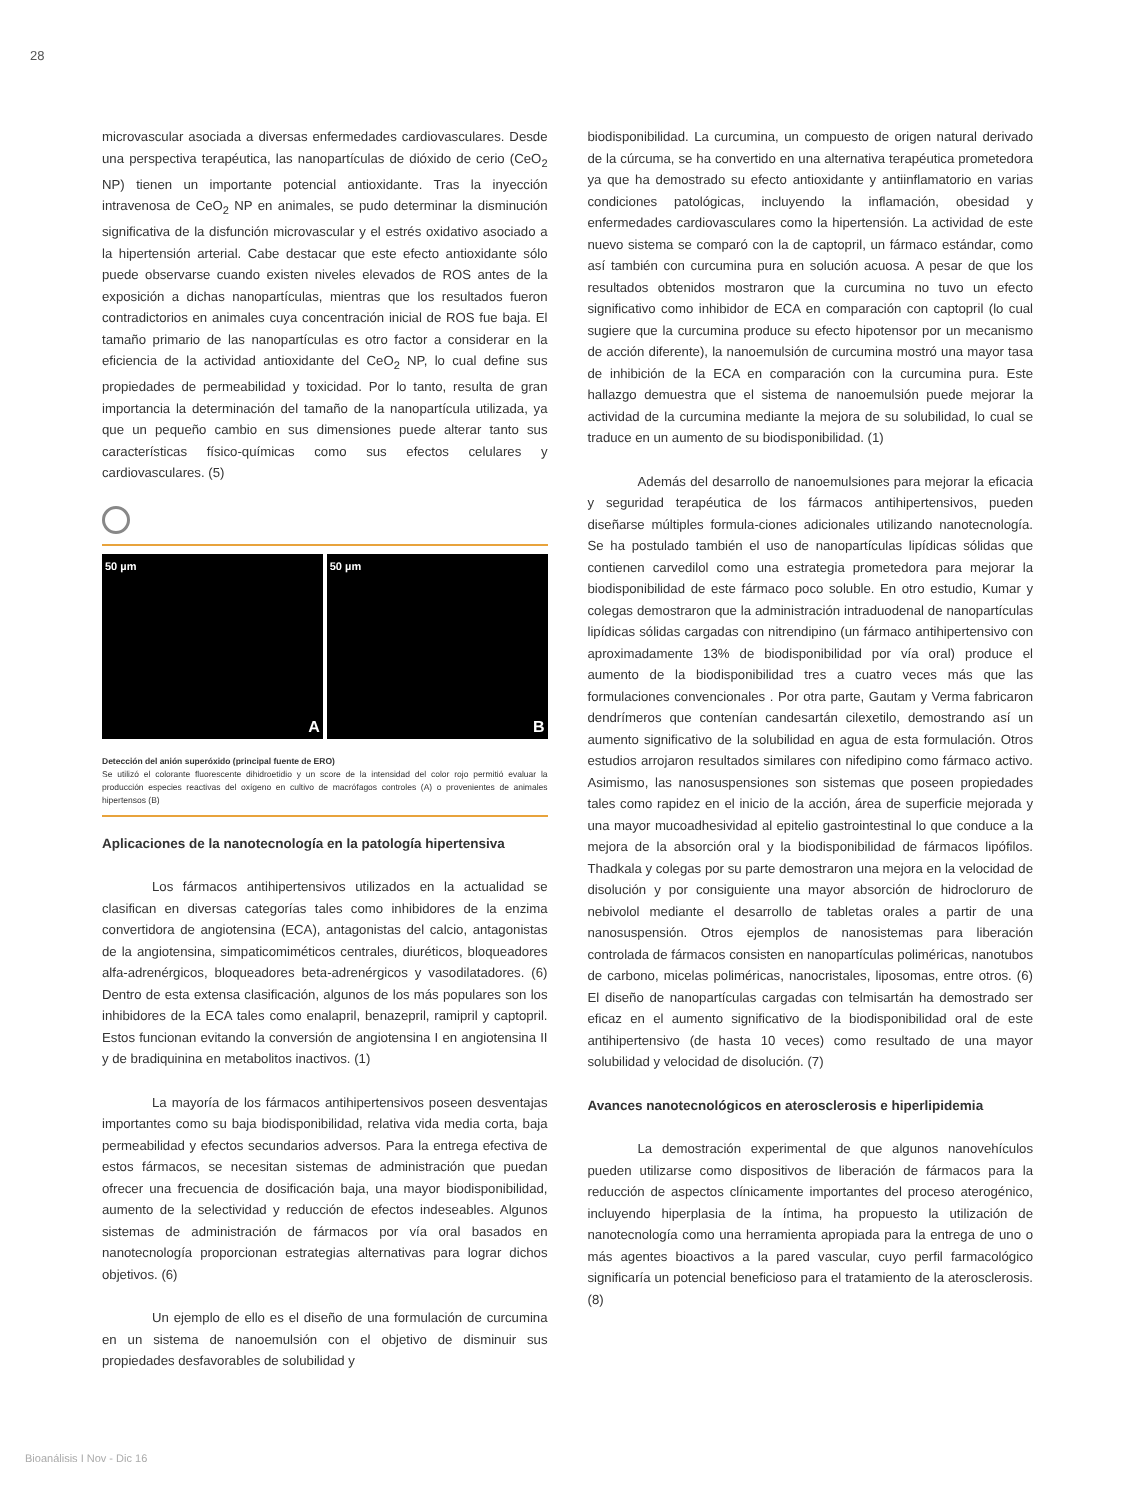28
microvascular asociada a diversas enfermedades cardiovasculares. Desde una perspectiva terapéutica, las nanopartículas de dióxido de cerio (CeO<sub>2</sub> NP) tienen un importante potencial antioxidante. Tras la inyección intravenosa de CeO<sub>2</sub> NP en animales, se pudo determinar la disminución significativa de la disfunción microvascular y el estrés oxidativo asociado a la hipertensión arterial. Cabe destacar que este efecto antioxidante sólo puede observarse cuando existen niveles elevados de ROS antes de la exposición a dichas nanopartículas, mientras que los resultados fueron contradictorios en animales cuya concentración inicial de ROS fue baja. El tamaño primario de las nanopartículas es otro factor a considerar en la eficiencia de la actividad antioxidante del CeO<sub>2</sub> NP, lo cual define sus propiedades de permeabilidad y toxicidad. Por lo tanto, resulta de gran importancia la determinación del tamaño de la nanopartícula utilizada, ya que un pequeño cambio en sus dimensiones puede alterar tanto sus características físico-químicas como sus efectos celulares y cardiovasculares. (5)
50 µm
A
50 µm
B
Detección del anión superóxido (principal fuente de ERO)
Se utilizó el colorante fluorescente dihidroetidio y un score de la intensidad del color rojo permitió evaluar la producción especies reactivas del oxígeno en cultivo de macrófagos controles (A) o provenientes de animales hipertensos (B)
Aplicaciones de la nanotecnología en la patología hipertensiva
Los fármacos antihipertensivos utilizados en la actualidad se clasifican en diversas categorías tales como inhibidores de la enzima convertidora de angiotensina (ECA), antagonistas del calcio, antagonistas de la angiotensina, simpaticomiméticos centrales, diuréticos, bloqueadores alfa-adrenérgicos, bloqueadores beta-adrenérgicos y vasodilatadores. (6) Dentro de esta extensa clasificación, algunos de los más populares son los inhibidores de la ECA tales como enalapril, benazepril, ramipril y captopril. Estos funcionan evitando la conversión de angiotensina I en angiotensina II y de bradiquinina en metabolitos inactivos. (1)
La mayoría de los fármacos antihipertensivos poseen desventajas importantes como su baja biodisponibilidad, relativa vida media corta, baja permeabilidad y efectos secundarios adversos. Para la entrega efectiva de estos fármacos, se necesitan sistemas de administración que puedan ofrecer una frecuencia de dosificación baja, una mayor biodisponibilidad, aumento de la selectividad y reducción de efectos indeseables. Algunos sistemas de administración de fármacos por vía oral basados en nanotecnología proporcionan estrategias alternativas para lograr dichos objetivos. (6)
Un ejemplo de ello es el diseño de una formulación de curcumina en un sistema de nanoemulsión con el objetivo de disminuir sus propiedades desfavorables de solubilidad y
biodisponibilidad. La curcumina, un compuesto de origen natural derivado de la cúrcuma, se ha convertido en una alternativa terapéutica prometedora ya que ha demostrado su efecto antioxidante y antiinflamatorio en varias condiciones patológicas, incluyendo la inflamación, obesidad y enfermedades cardiovasculares como la hipertensión. La actividad de este nuevo sistema se comparó con la de captopril, un fármaco estándar, como así también con curcumina pura en solución acuosa. A pesar de que los resultados obtenidos mostraron que la curcumina no tuvo un efecto significativo como inhibidor de ECA en comparación con captopril (lo cual sugiere que la curcumina produce su efecto hipotensor por un mecanismo de acción diferente), la nanoemulsión de curcumina mostró una mayor tasa de inhibición de la ECA en comparación con la curcumina pura. Este hallazgo demuestra que el sistema de nanoemulsión puede mejorar la actividad de la curcumina mediante la mejora de su solubilidad, lo cual se traduce en un aumento de su biodisponibilidad. (1)
Además del desarrollo de nanoemulsiones para mejorar la eficacia y seguridad terapéutica de los fármacos antihipertensivos, pueden diseñarse múltiples formula-ciones adicionales utilizando nanotecnología. Se ha postulado también el uso de nanopartículas lipídicas sólidas que contienen carvedilol como una estrategia prometedora para mejorar la biodisponibilidad de este fármaco poco soluble. En otro estudio, Kumar y colegas demostraron que la administración intraduodenal de nanopartículas lipídicas sólidas cargadas con nitrendipino (un fármaco antihipertensivo con aproximadamente 13% de biodisponibilidad por vía oral) produce el aumento de la biodisponibilidad tres a cuatro veces más que las formulaciones convencionales . Por otra parte, Gautam y Verma fabricaron dendrímeros que contenían candesartán cilexetilo, demostrando así un aumento significativo de la solubilidad en agua de esta formulación. Otros estudios arrojaron resultados similares con nifedipino como fármaco activo. Asimismo, las nanosuspensiones son sistemas que poseen propiedades tales como rapidez en el inicio de la acción, área de superficie mejorada y una mayor mucoadhesividad al epitelio gastrointestinal lo que conduce a la mejora de la absorción oral y la biodisponibilidad de fármacos lipófilos. Thadkala y colegas por su parte demostraron una mejora en la velocidad de disolución y por consiguiente una mayor absorción de hidrocloruro de nebivolol mediante el desarrollo de tabletas orales a partir de una nanosuspensión. Otros ejemplos de nanosistemas para liberación controlada de fármacos consisten en nanopartículas poliméricas, nanotubos de carbono, micelas poliméricas, nanocristales, liposomas, entre otros. (6) El diseño de nanopartículas cargadas con telmisartán ha demostrado ser eficaz en el aumento significativo de la biodisponibilidad oral de este antihipertensivo (de hasta 10 veces) como resultado de una mayor solubilidad y velocidad de disolución. (7)
Avances nanotecnológicos en aterosclerosis e hiperlipidemia
La demostración experimental de que algunos nanovehículos pueden utilizarse como dispositivos de liberación de fármacos para la reducción de aspectos clínicamente importantes del proceso aterogénico, incluyendo hiperplasia de la íntima, ha propuesto la utilización de nanotecnología como una herramienta apropiada para la entrega de uno o más agentes bioactivos a la pared vascular, cuyo perfil farmacológico significaría un potencial beneficioso para el tratamiento de la aterosclerosis. (8)
Bioanálisis I Nov - Dic 16